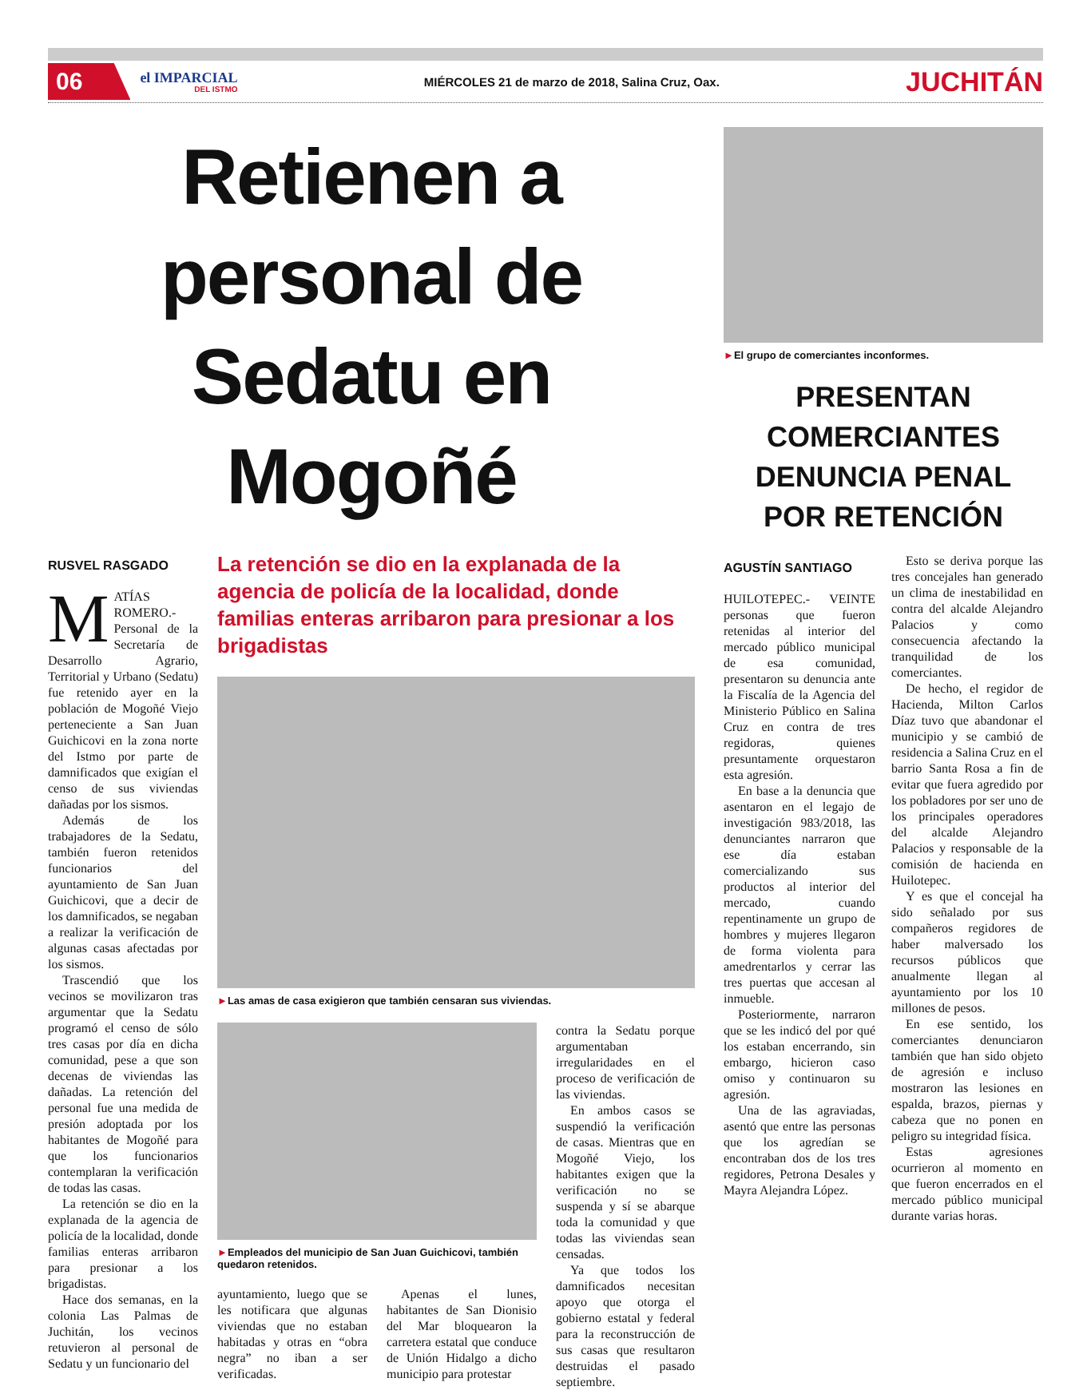06 el IMPARCIAL
DEL ISTMO MIÉRCOLES 21 de marzo de 2018, Salina Cruz, Oax. JUCHITÁN
Retienen a personal de Sedatu en Mogoñé
RUSVEL RASGADO
MATÍAS ROMERO.- Personal de la Secretaría de Desarrollo Agrario, Territorial y Urbano (Sedatu) fue retenido ayer en la población de Mogoñé Viejo perteneciente a San Juan Guichicovi en la zona norte del Istmo por parte de damnificados que exigían el censo de sus viviendas dañadas por los sismos.
Además de los trabajadores de la Sedatu, también fueron retenidos funcionarios del ayuntamiento de San Juan Guichicovi, que a decir de los damnificados, se negaban a realizar la verificación de algunas casas afectadas por los sismos.
Trascendió que los vecinos se movilizaron tras argumentar que la Sedatu programó el censo de sólo tres casas por día en dicha comunidad, pese a que son decenas de viviendas las dañadas. La retención del personal fue una medida de presión adoptada por los habitantes de Mogoñé para que los funcionarios contemplaran la verificación de todas las casas.
La retención se dio en la explanada de la agencia de policía de la localidad, donde familias enteras arribaron para presionar a los brigadistas.
Hace dos semanas, en la colonia Las Palmas de Juchitán, los vecinos retuvieron al personal de Sedatu y un funcionario del
La retención se dio en la explanada de la agencia de policía de la localidad, donde familias enteras arribaron para presionar a los brigadistas
►Las amas de casa exigieron que también censaran sus viviendas.
►Empleados del municipio de San Juan Guichicovi, también quedaron retenidos.
ayuntamiento, luego que se les notificara que algunas viviendas que no estaban habitadas y otras en “obra negra” no iban a ser verificadas.
Apenas el lunes, habitantes de San Dionisio del Mar bloquearon la carretera estatal que conduce de Unión Hidalgo a dicho municipio para protestar
contra la Sedatu porque argumentaban irregularidades en el proceso de verificación de las viviendas.
En ambos casos se suspendió la verificación de casas. Mientras que en Mogoñé Viejo, los habitantes exigen que la verificación no se suspenda y sí se abarque toda la comunidad y que todas las viviendas sean censadas.
Ya que todos los damnificados necesitan apoyo que otorga el gobierno estatal y federal para la reconstrucción de sus casas que resultaron destruidas el pasado septiembre.
►El grupo de comerciantes inconformes.
PRESENTAN COMERCIANTES DENUNCIA PENAL POR RETENCIÓN
AGUSTÍN SANTIAGO
HUILOTEPEC.- VEINTE personas que fueron retenidas al interior del mercado público municipal de esa comunidad, presentaron su denuncia ante la Fiscalía de la Agencia del Ministerio Público en Salina Cruz en contra de tres regidoras, quienes presuntamente orquestaron esta agresión.
En base a la denuncia que asentaron en el legajo de investigación 983/2018, las denunciantes narraron que ese día estaban comercializando sus productos al interior del mercado, cuando repentinamente un grupo de hombres y mujeres llegaron de forma violenta para amedrentarlos y cerrar las tres puertas que accesan al inmueble.
Posteriormente, narraron que se les indicó del por qué los estaban encerrando, sin embargo, hicieron caso omiso y continuaron su agresión.
Una de las agraviadas, asentó que entre las personas que los agredían se encontraban dos de los tres regidores, Petrona Desales y Mayra Alejandra López.
Esto se deriva porque las tres concejales han generado un clima de inestabilidad en contra del alcalde Alejandro Palacios y como consecuencia afectando la tranquilidad de los comerciantes.
De hecho, el regidor de Hacienda, Milton Carlos Díaz tuvo que abandonar el municipio y se cambió de residencia a Salina Cruz en el barrio Santa Rosa a fin de evitar que fuera agredido por los pobladores por ser uno de los principales operadores del alcalde Alejandro Palacios y responsable de la comisión de hacienda en Huilotepec.
Y es que el concejal ha sido señalado por sus compañeros regidores de haber malversado los recursos públicos que anualmente llegan al ayuntamiento por los 10 millones de pesos.
En ese sentido, los comerciantes denunciaron también que han sido objeto de agresión e incluso mostraron las lesiones en espalda, brazos, piernas y cabeza que no ponen en peligro su integridad física.
Estas agresiones ocurrieron al momento en que fueron encerrados en el mercado público municipal durante varias horas.